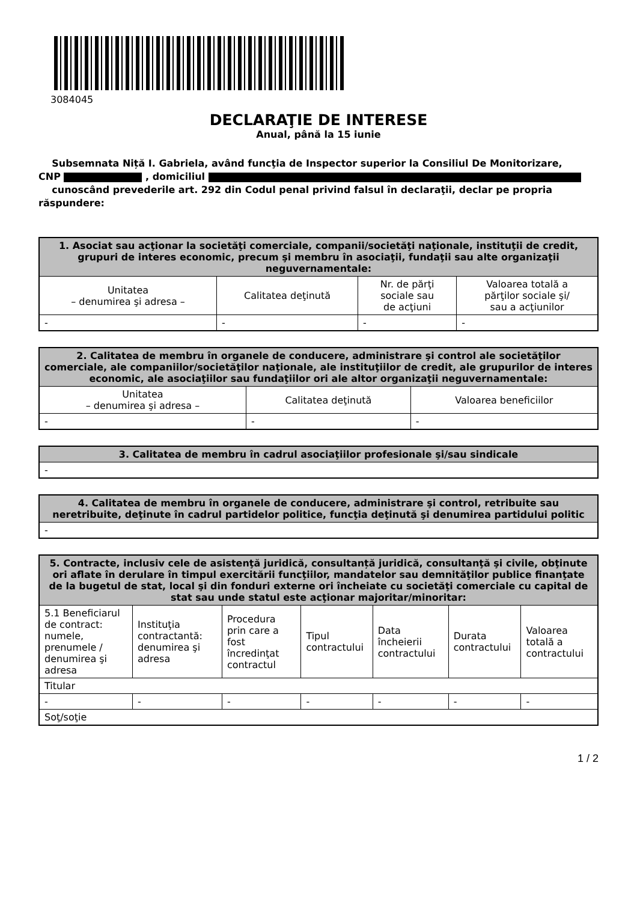3084045
DECLARAŢIE DE INTERESE
Anual, până la 15 iunie
Subsemnata Niță I. Gabriela, având funcţia de Inspector superior la Consiliul De Monitorizare,
CNP , domiciliul
cunoscând prevederile art. 292 din Codul penal privind falsul în declaraţii, declar pe propria răspundere:
| 1. Asociat sau acţionar la societăţi comerciale, companii/societăţi naţionale, instituţii de credit, grupuri de interes economic, precum şi membru în asociaţii, fundaţii sau alte organizaţii neguvernamentale: | | | |
| --- | --- | --- | --- |
| Unitatea – denumirea şi adresa – | Calitatea deţinută | Nr. de părţi sociale sau de acţiuni | Valoarea totală a părţilor sociale şi/ sau a acţiunilor |
| - | - | - | - |
| 2. Calitatea de membru în organele de conducere, administrare şi control ale societăţilor comerciale, ale companiilor/societăţilor naţionale, ale instituţiilor de credit, ale grupurilor de interes economic, ale asociaţiilor sau fundaţiilor ori ale altor organizaţii neguvernamentale: | | |
| --- | --- | --- |
| Unitatea – denumirea şi adresa – | Calitatea deţinută | Valoarea beneficiilor |
| - | - | - |
| 3. Calitatea de membru în cadrul asociaţiilor profesionale şi/sau sindicale |
| --- |
| - |
| 4. Calitatea de membru în organele de conducere, administrare şi control, retribuite sau neretribuite, deţinute în cadrul partidelor politice, funcţia deţinută şi denumirea partidului politic |
| --- |
| - |
| 5. Contracte, inclusiv cele de asistenţă juridică, consultanță juridică, consultanţă şi civile, obţinute ori aflate în derulare în timpul exercitării funcţiilor, mandatelor sau demnităţilor publice finanţate de la bugetul de stat, local şi din fonduri externe ori încheiate cu societăţi comerciale cu capital de stat sau unde statul este acţionar majoritar/minoritar: | | | | | | |
| --- | --- | --- | --- | --- | --- | --- |
| 5.1 Beneficiarul de contract: numele, prenumele / denumirea şi adresa | Instituţia contractantă: denumirea şi adresa | Procedura prin care a fost încredinţat contractul | Tipul contractului | Data încheierii contractului | Durata contractului | Valoarea totală a contractului |
| Titular | | | | | | |
| - | - | - | - | - | - | - |
| Soţ/soţie | | | | | | |
1 / 2